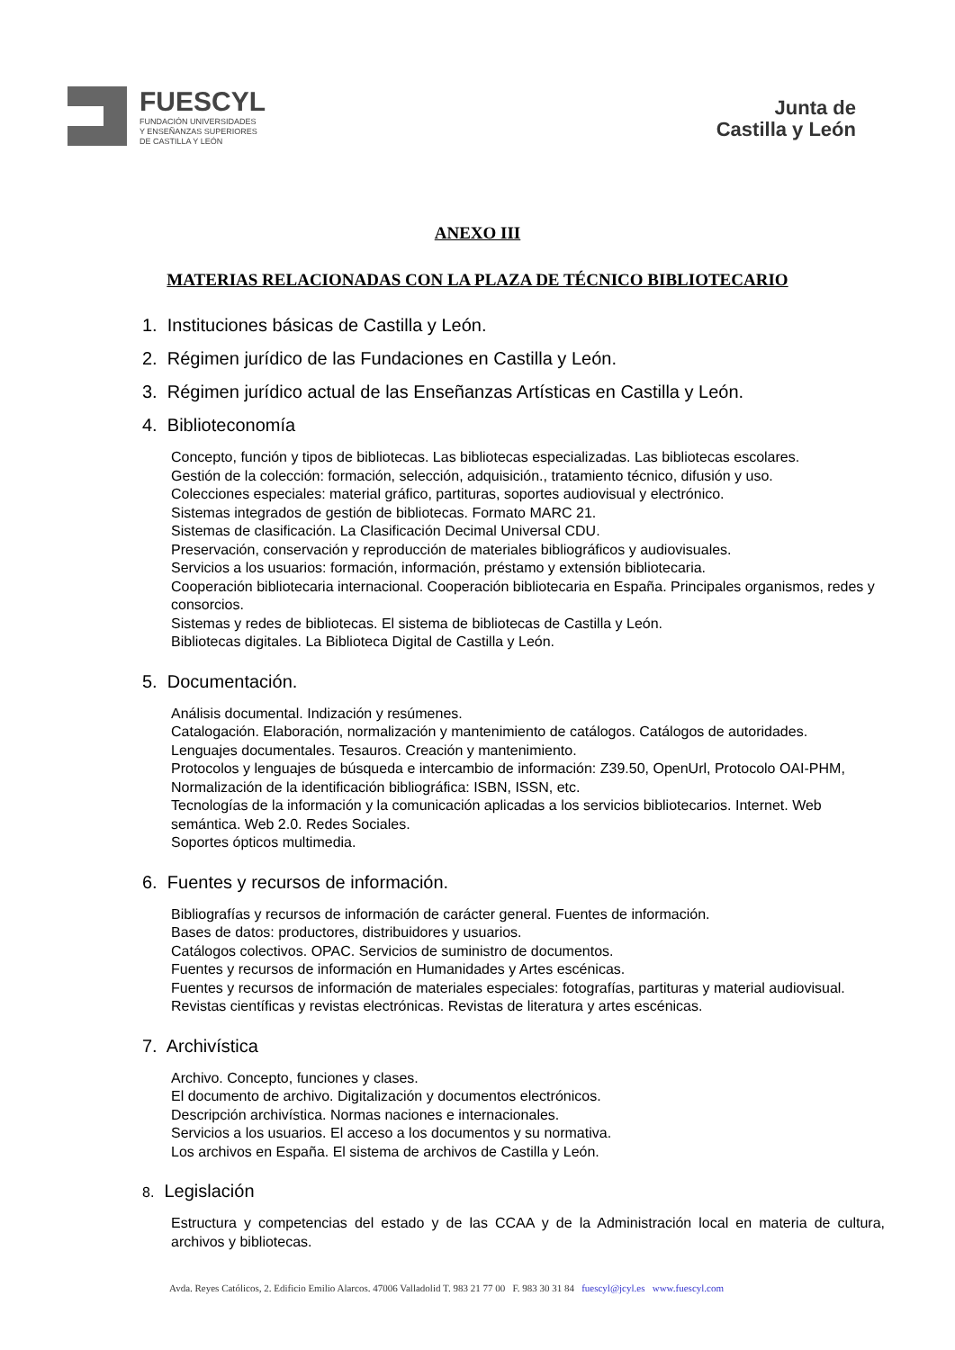FUESCYL
FUNDACIÓN UNIVERSIDADES
Y ENSEÑANZAS SUPERIORES
DE CASTILLA Y LEÓN
Junta de
Castilla y León
ANEXO III
MATERIAS RELACIONADAS CON LA PLAZA DE TÉCNICO BIBLIOTECARIO
1. Instituciones básicas de Castilla y León.
2. Régimen jurídico de las Fundaciones en Castilla y León.
3. Régimen jurídico actual de las Enseñanzas Artísticas en Castilla y León.
4. Biblioteconomía
Concepto, función y tipos de bibliotecas. Las bibliotecas especializadas. Las bibliotecas escolares.
Gestión de la colección: formación, selección, adquisición., tratamiento técnico, difusión y uso.
Colecciones especiales: material gráfico, partituras, soportes audiovisual y electrónico.
Sistemas integrados de gestión de bibliotecas. Formato MARC 21.
Sistemas de clasificación. La Clasificación Decimal Universal CDU.
Preservación, conservación y reproducción de materiales bibliográficos y audiovisuales.
Servicios a los usuarios: formación, información, préstamo y extensión bibliotecaria.
Cooperación bibliotecaria internacional. Cooperación bibliotecaria en España. Principales organismos, redes y consorcios.
Sistemas y redes de bibliotecas. El sistema de bibliotecas de Castilla y León.
Bibliotecas digitales. La Biblioteca Digital de Castilla y León.
5. Documentación.
Análisis documental. Indización y resúmenes.
Catalogación. Elaboración, normalización y mantenimiento de catálogos. Catálogos de autoridades.
Lenguajes documentales. Tesauros. Creación y mantenimiento.
Protocolos y lenguajes de búsqueda e intercambio de información: Z39.50, OpenUrl, Protocolo OAI-PHM,
Normalización de la identificación bibliográfica: ISBN, ISSN, etc.
Tecnologías de la información y la comunicación aplicadas a los servicios bibliotecarios. Internet. Web semántica. Web 2.0. Redes Sociales.
Soportes ópticos multimedia.
6. Fuentes y recursos de información.
Bibliografías y recursos de información de carácter general. Fuentes de información.
Bases de datos: productores, distribuidores y usuarios.
Catálogos colectivos. OPAC. Servicios de suministro de documentos.
Fuentes y recursos de información en Humanidades y Artes escénicas.
Fuentes y recursos de información de materiales especiales: fotografías, partituras y material audiovisual.
Revistas científicas y revistas electrónicas. Revistas de literatura y artes escénicas.
7. Archivística
Archivo. Concepto, funciones y clases.
El documento de archivo. Digitalización y documentos electrónicos.
Descripción archivística. Normas naciones e internacionales.
Servicios a los usuarios. El acceso a los documentos y su normativa.
Los archivos en España. El sistema de archivos de Castilla y León.
8. Legislación
Estructura y competencias del estado y de las CCAA y de la Administración local en materia de cultura, archivos y bibliotecas.
Avda. Reyes Católicos, 2. Edificio Emilio Alarcos. 47006 Valladolid T. 983 21 77 00 F. 983 30 31 84 fuescyl@jcyl.es www.fuescyl.com